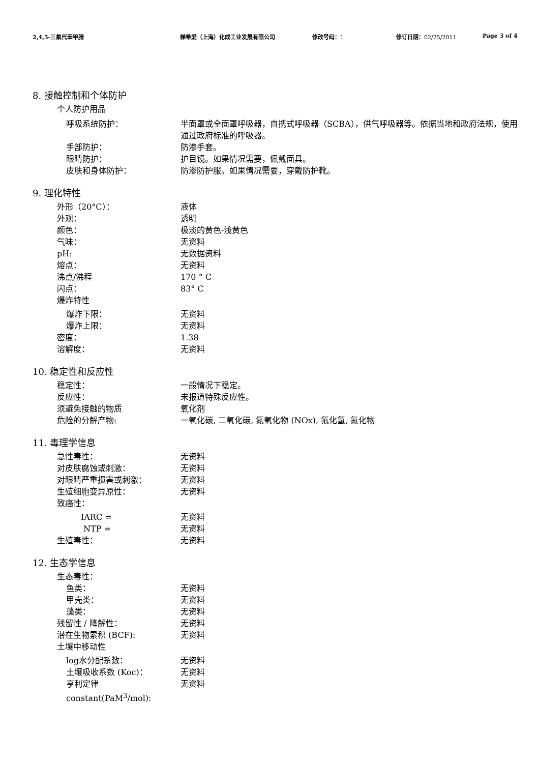2,4,5-三氟代苯甲腈 梯希爱（上海）化成工业发展有限公司 修改号码：1 修订日期：02/25/2011 Page 3 of 4
8. 接触控制和个体防护
个人防护用品
呼吸系统防护： 半面罩或全面罩呼吸器，自携式呼吸器（SCBA），供气呼吸器等。依据当地和政府法规，使用通过政府标准的呼吸器。
手部防护： 防渗手套。
眼睛防护： 护目镜。如果情况需要，佩戴面具。
皮肤和身体防护： 防渗防护服。如果情况需要，穿戴防护靴。
9. 理化特性
外形（20°C）： 液体
外观： 透明
颜色： 极淡的黄色-浅黄色
气味： 无资料
pH: 无数据资料
熔点： 无资料
沸点/沸程 170 ° C
闪点： 83° C
爆炸特性
爆炸下限： 无资料
爆炸上限： 无资料
密度： 1.38
溶解度： 无资料
10. 稳定性和反应性
稳定性： 一般情况下稳定。
反应性： 未报道特殊反应性。
须避免接触的物质 氧化剂
危险的分解产物: 一氧化碳, 二氧化碳, 氮氧化物 (NOx), 氟化氢, 氰化物
11. 毒理学信息
急性毒性： 无资料
对皮肤腐蚀或刺激： 无资料
对眼睛严重损害或刺激： 无资料
生殖细胞变异原性： 无资料
致癌性：
IARC = 无资料
NTP = 无资料
生殖毒性： 无资料
12. 生态学信息
生态毒性：
鱼类： 无资料
甲壳类： 无资料
藻类： 无资料
残留性 / 降解性： 无资料
潜在生物累积 (BCF): 无资料
土壤中移动性
log水分配系数： 无资料
土壤吸收系数 (Koc)： 无资料
亨利定律 无资料
constant(PaM<sup>3</sup>/mol):